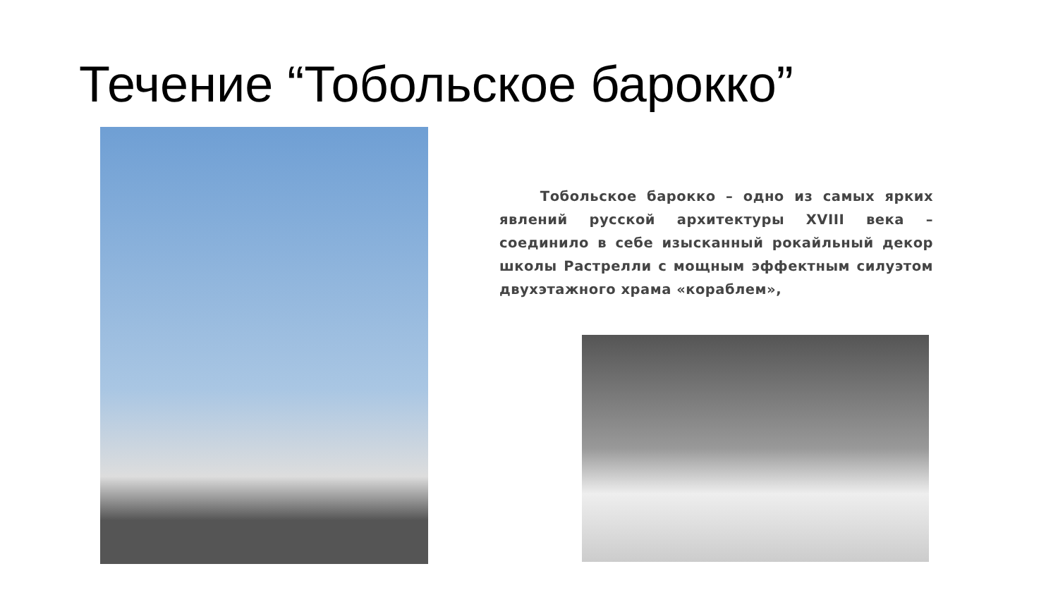Течение “Тобольское барокко”
Тобольское барокко – одно из самых ярких явлений русской архитектуры XVIII века – соединило в себе изысканный рокайльный декор школы Растрелли с мощным эффектным силуэтом двухэтажного храма «кораблем»,